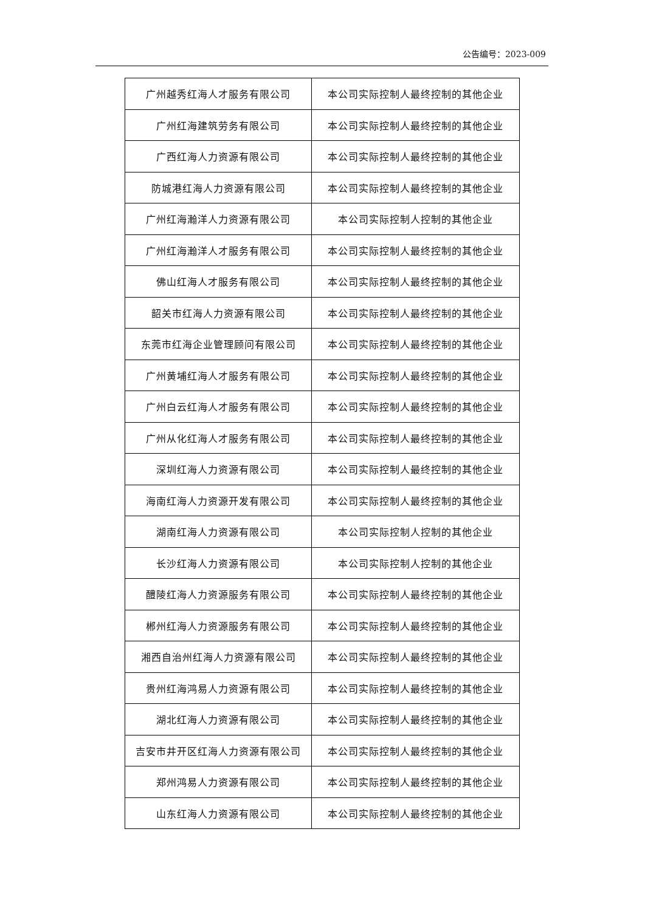公告编号：2023-009
| 广州越秀红海人才服务有限公司 | 本公司实际控制人最终控制的其他企业 |
| 广州红海建筑劳务有限公司 | 本公司实际控制人最终控制的其他企业 |
| 广西红海人力资源有限公司 | 本公司实际控制人最终控制的其他企业 |
| 防城港红海人力资源有限公司 | 本公司实际控制人最终控制的其他企业 |
| 广州红海瀚洋人力资源有限公司 | 本公司实际控制人控制的其他企业 |
| 广州红海瀚洋人才服务有限公司 | 本公司实际控制人最终控制的其他企业 |
| 佛山红海人才服务有限公司 | 本公司实际控制人最终控制的其他企业 |
| 韶关市红海人力资源有限公司 | 本公司实际控制人最终控制的其他企业 |
| 东莞市红海企业管理顾问有限公司 | 本公司实际控制人最终控制的其他企业 |
| 广州黄埔红海人才服务有限公司 | 本公司实际控制人最终控制的其他企业 |
| 广州白云红海人才服务有限公司 | 本公司实际控制人最终控制的其他企业 |
| 广州从化红海人才服务有限公司 | 本公司实际控制人最终控制的其他企业 |
| 深圳红海人力资源有限公司 | 本公司实际控制人最终控制的其他企业 |
| 海南红海人力资源开发有限公司 | 本公司实际控制人最终控制的其他企业 |
| 湖南红海人力资源有限公司 | 本公司实际控制人控制的其他企业 |
| 长沙红海人力资源有限公司 | 本公司实际控制人控制的其他企业 |
| 醴陵红海人力资源服务有限公司 | 本公司实际控制人最终控制的其他企业 |
| 郴州红海人力资源服务有限公司 | 本公司实际控制人最终控制的其他企业 |
| 湘西自治州红海人力资源有限公司 | 本公司实际控制人最终控制的其他企业 |
| 贵州红海鸿易人力资源有限公司 | 本公司实际控制人最终控制的其他企业 |
| 湖北红海人力资源有限公司 | 本公司实际控制人最终控制的其他企业 |
| 吉安市井开区红海人力资源有限公司 | 本公司实际控制人最终控制的其他企业 |
| 郑州鸿易人力资源有限公司 | 本公司实际控制人最终控制的其他企业 |
| 山东红海人力资源有限公司 | 本公司实际控制人最终控制的其他企业 |